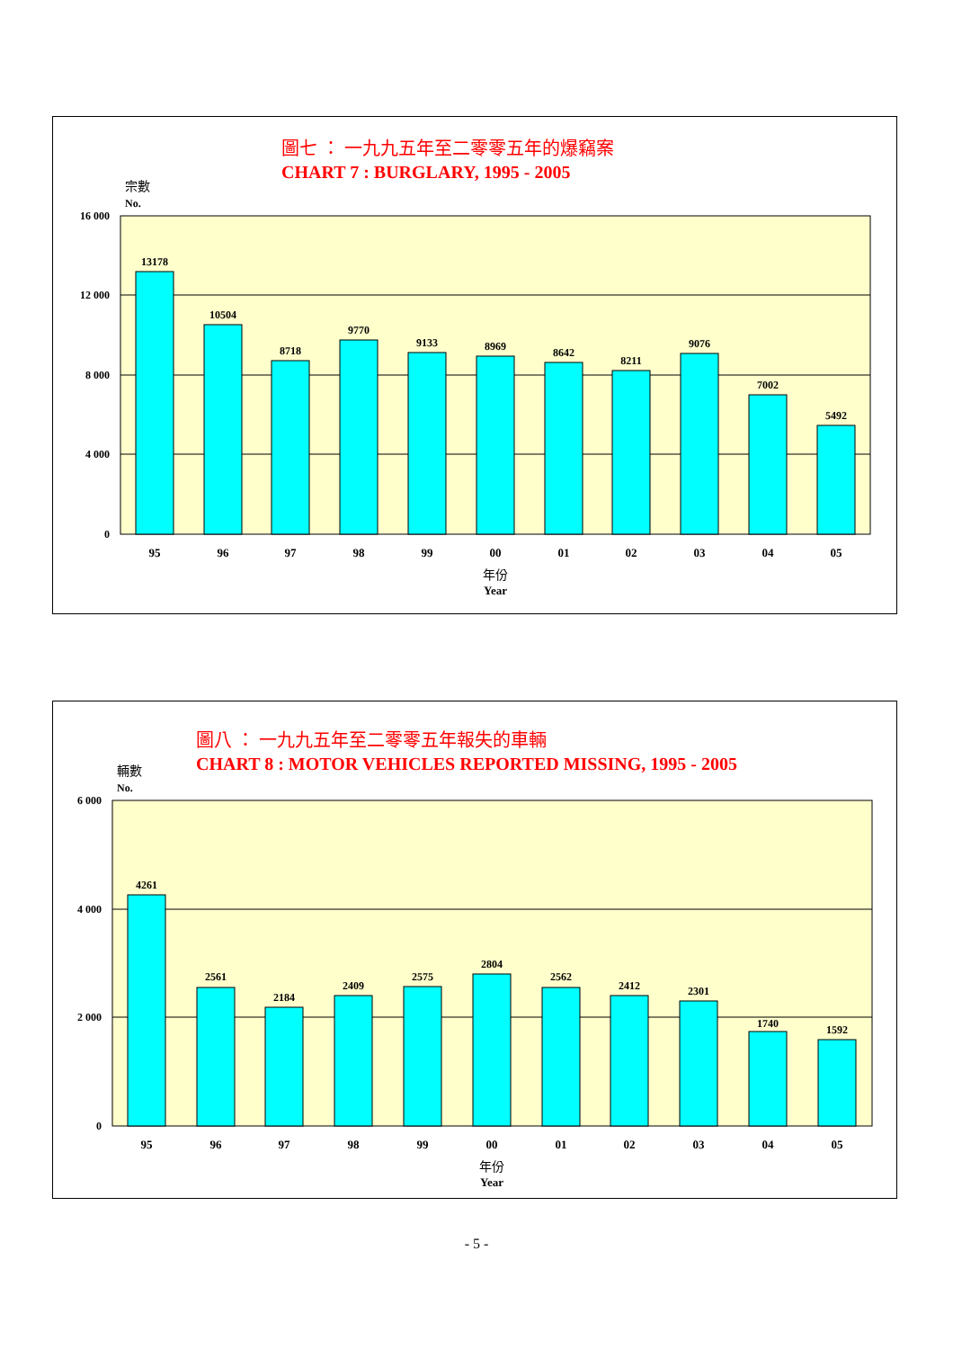圖七 ： 一九九五年至二零零五年的爆竊案
CHART 7 : BURGLARY, 1995 - 2005
宗數
No.
16 000
12 000
8 000
4 000
0
13178
10504
8718
9770
9133
8969
8642
8211
9076
7002
5492
95
96
97
98
99
00
01
02
03
04
05
年份
Year
圖八 ： 一九九五年至二零零五年報失的車輛
CHART 8 : MOTOR VEHICLES REPORTED MISSING, 1995 - 2005
輛數
No.
6 000
4 000
2 000
0
4261
2561
2184
2409
2575
2804
2562
2412
2301
1740
1592
95
96
97
98
99
00
01
02
03
04
05
年份
Year
- 5 -